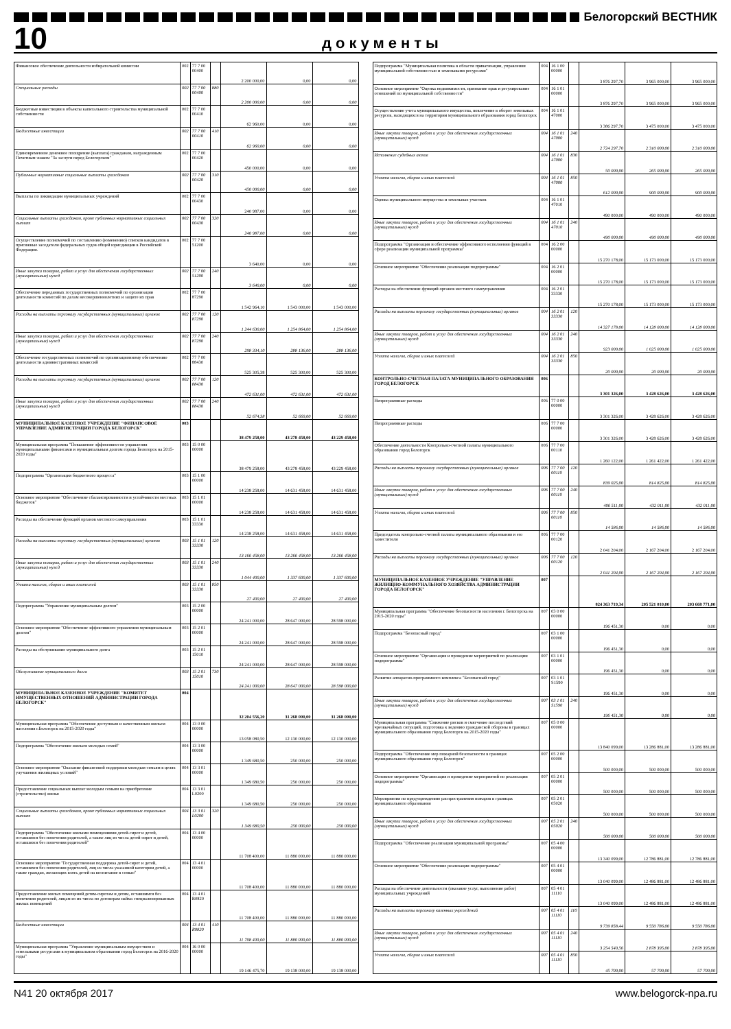Белогорский ВЕСТНИК
10
документы
| Финансовое обеспечение деятельности избирательной комиссии | 002 | 77 7 00 00400 | | 2 200 000,00 | 0,00 | 0,00 |
| Специальные расходы | 002 | 77 7 00 00400 | 880 | 2 200 000,00 | 0,00 | 0,00 |
| Бюджетные инвестиции в объекты капитального строительства муниципальной собственности | 002 | 77 7 00 00410 | | 62 960,00 | 0,00 | 0,00 |
| Бюджетные инвестиции | 002 | 77 7 00 00410 | 410 | 62 960,00 | 0,00 | 0,00 |
| Единовременное денежное поощрение (выплата) гражданам, награжденным Почетным знаком "За заслуги перед Белогорском" | 002 | 77 7 00 00420 | | 450 000,00 | 0,00 | 0,00 |
| Публичные нормативные социальные выплаты гражданам | 002 | 77 7 00 00420 | 310 | 450 000,00 | 0,00 | 0,00 |
| Выплаты по ликвидации муниципальных учреждений | 002 | 77 7 00 00430 | | 240 987,00 | 0,00 | 0,00 |
| Социальные выплаты гражданам, кроме публичных нормативных социальных выплат | 002 | 77 7 00 00430 | 320 | 240 987,00 | 0,00 | 0,00 |
| Осуществление полномочий по составлению (изменению) списков кандидатов в присяжные заседатели федеральных судов общей юрисдикции в Российской Федерации. | 002 | 77 7 00 51200 | | 3 640,00 | 0,00 | 0,00 |
| Иные закупки товаров, работ и услуг для обеспечения государственных (муниципальных) нужд | 002 | 77 7 00 51200 | 240 | 3 640,00 | 0,00 | 0,00 |
| Обеспечение переданных государственных полномочий по организации деятельности комиссий по делам несовершеннолетних и защите их прав | 002 | 77 7 00 87290 | | 1 542 964,10 | 1 543 000,00 | 1 543 000,00 |
| Расходы на выплаты персоналу государственных (муниципальных) органов | 002 | 77 7 00 87290 | 120 | 1 244 630,00 | 1 254 864,00 | 1 254 864,00 |
| Иные закупки товаров, работ и услуг для обеспечения государственных (муниципальных) нужд | 002 | 77 7 00 87290 | 240 | 298 334,10 | 288 136,00 | 288 136,00 |
| Обеспечение государственных полномочий по организационному обеспечению деятельности административных комиссий | 002 | 77 7 00 88430 | | 525 305,38 | 525 300,00 | 525 300,00 |
| Расходы на выплаты персоналу государственных (муниципальных) органов | 002 | 77 7 00 88430 | 120 | 472 631,00 | 472 631,00 | 472 631,00 |
| Иные закупки товаров, работ и услуг для обеспечения государственных (муниципальных) нужд | 002 | 77 7 00 88430 | 240 | 52 674,38 | 52 669,00 | 52 669,00 |
| МУНИЦИПАЛЬНОЕ КАЗЕННОЕ УЧРЕЖДЕНИЕ "ФИНАНСОВОЕ УПРАВЛЕНИЕ АДМИНИСТРАЦИИ ГОРОДА БЕЛОГОРСК" | 003 | | | 38 479 258,00 | 43 278 458,00 | 43 229 458,00 |
| Муниципальная программа "Повышение эффективности управления муниципальными финансами и муниципальным долгом города Белогорск на 2015-2020 годы" | 003 | 15 0 00 00000 | | 38 479 258,00 | 43 278 458,00 | 43 229 458,00 |
| Подпрограмма "Организация бюджетного процесса" | 003 | 15 1 00 00000 | | 14 238 258,00 | 14 631 458,00 | 14 631 458,00 |
| Основное мероприятие "Обеспечение сбалансированности и устойчивости местных бюджетов" | 003 | 15 1 01 00000 | | 14 238 258,00 | 14 631 458,00 | 14 631 458,00 |
| Расходы на обеспечение функций органов местного самоуправления | 003 | 15 1 01 33330 | | 14 238 258,00 | 14 631 458,00 | 14 631 458,00 |
| Расходы на выплаты персоналу государственных (муниципальных) органов | 003 | 15 1 01 33330 | 120 | 13 166 458,00 | 13 266 458,00 | 13 266 458,00 |
| Иные закупки товаров, работ и услуг для обеспечения государственных (муниципальных) нужд | 003 | 15 1 01 33330 | 240 | 1 044 400,00 | 1 337 600,00 | 1 337 600,00 |
| Уплата налогов, сборов и иных платежей | 003 | 15 1 01 33330 | 850 | 27 400,00 | 27 400,00 | 27 400,00 |
| Подпрограмма "Управление муниципальным долгом" | 003 | 15 2 00 00000 | | 24 241 000,00 | 28 647 000,00 | 28 598 000,00 |
| Основное мероприятие "Обеспечение эффективного управления муниципальным долгом" | 003 | 15 2 01 00000 | | 24 241 000,00 | 28 647 000,00 | 28 598 000,00 |
| Расходы на обслуживание муниципального долга | 003 | 15 2 01 15010 | | 24 241 000,00 | 28 647 000,00 | 28 598 000,00 |
| Обслуживание муниципального долга | 003 | 15 2 01 15010 | 730 | 24 241 000,00 | 28 647 000,00 | 28 598 000,00 |
| МУНИЦИПАЛЬНОЕ КАЗЕННОЕ УЧРЕЖДЕНИЕ "КОМИТЕТ ИМУЩЕСТВЕННЫХ ОТНОШЕНИЙ АДМИНИСТРАЦИИ ГОРОДА БЕЛОГОРСК" | 004 | | | 32 204 556,20 | 31 268 000,00 | 31 268 000,00 |
| Муниципальная программа "Обеспечение доступным и качественным жильем населения г.Белогорск на 2015-2020 годы" | 004 | 13 0 00 00000 | | 13 058 080,50 | 12 130 000,00 | 12 130 000,00 |
| Подпрограмма "Обеспечение жильем молодых семей" | 004 | 13 3 00 00000 | | 1 349 680,50 | 250 000,00 | 250 000,00 |
| Основное мероприятие "Оказание финансовой поддержки молодым семьям в целях улучшения жилищных условий" | 004 | 13 3 01 00000 | | 1 349 680,50 | 250 000,00 | 250 000,00 |
| Предоставление социальных выплат молодым семьям на приобретение (строительство) жилья | 004 | 13 3 01 L0200 | | 1 349 680,50 | 250 000,00 | 250 000,00 |
| Социальные выплаты гражданам, кроме публичных нормативных социальных выплат | 004 | 13 3 01 L0200 | 320 | 1 349 680,50 | 250 000,00 | 250 000,00 |
| Подпрограмма "Обеспечение жилыми помещениями детей-сирот и детей, оставшихся без попечения родителей, а также лиц из числа детей сирот и детей, оставшихся без попечения родителей" | 004 | 13 4 00 00000 | | 11 708 400,00 | 11 880 000,00 | 11 880 000,00 |
| Основное мероприятие "Государственная поддержка детей-сирот и детей, оставшихся без попечения родителей, лиц из числа указанной категории детей, а также граждан, желающих взять детей на воспитание в семью" | 004 | 13 4 01 00000 | | 11 708 400,00 | 11 880 000,00 | 11 880 000,00 |
| Предоставление жилых помещений детям-сиротам и детям, оставшимся без попечения родителей, лицам из их числа по договорам найма специализированных жилых помещений | 004 | 13 4 01 R0820 | | 11 708 400,00 | 11 880 000,00 | 11 880 000,00 |
| Бюджетные инвестиции | 004 | 13 4 01 R0820 | 410 | 11 708 400,00 | 11 880 000,00 | 11 880 000,00 |
| Муниципальная программа "Управление муниципальным имуществом и земельными ресурсами в муниципальном образовании город Белогорск на 2016-2020 годы" | 004 | 16 0 00 00000 | | 19 146 475,70 | 19 138 000,00 | 19 138 000,00 |
| Подпрограмма "Муниципальная политика в области приватизации, управления муниципальной собственностью и земельными ресурсами" | 004 | 16 1 00 00000 | | 3 876 297,70 | 3 965 000,00 | 3 965 000,00 |
| Основное мероприятие "Оценка недвижимости, признание прав и регулирование отношений по муниципальной собственности" | 004 | 16 1 01 00000 | | 3 876 297,70 | 3 965 000,00 | 3 965 000,00 |
| Осуществление учета муниципального имущества, вовлечение в оборот земельных ресурсов, находящихся на территории муниципального образования город Белогорск | 004 | 16 1 01 47000 | | 3 386 297,70 | 3 475 000,00 | 3 475 000,00 |
| Иные закупки товаров, работ и услуг для обеспечения государственных (муниципальных) нужд | 004 | 16 1 01 47000 | 240 | 2 724 297,70 | 2 310 000,00 | 2 310 000,00 |
| Исполнение судебных актов | 004 | 16 1 01 47000 | 830 | 50 000,00 | 265 000,00 | 265 000,00 |
| Уплата налогов, сборов и иных платежей | 004 | 16 1 01 47000 | 850 | 612 000,00 | 900 000,00 | 900 000,00 |
| Оценка муниципального имущества и земельных участков | 004 | 16 1 01 47010 | | 490 000,00 | 490 000,00 | 490 000,00 |
| Иные закупки товаров, работ и услуг для обеспечения государственных (муниципальных) нужд | 004 | 16 1 01 47010 | 240 | 490 000,00 | 490 000,00 | 490 000,00 |
| Подпрограмма "Организация и обеспечение эффективного исполнения функций в сфере реализации муниципальной программы" | 004 | 16 2 00 00000 | | 15 270 178,00 | 15 173 000,00 | 15 173 000,00 |
| Основное мероприятие "Обеспечение реализации подпрограммы" | 004 | 16 2 01 00000 | | 15 270 178,00 | 15 173 000,00 | 15 173 000,00 |
| Расходы на обеспечение функций органов местного самоуправления | 004 | 16 2 01 33330 | | 15 270 178,00 | 15 173 000,00 | 15 173 000,00 |
| Расходы на выплаты персоналу государственных (муниципальных) органов | 004 | 16 2 01 33330 | 120 | 14 327 178,00 | 14 128 000,00 | 14 128 000,00 |
| Иные закупки товаров, работ и услуг для обеспечения государственных (муниципальных) нужд | 004 | 16 2 01 33330 | 240 | 923 000,00 | 1 025 000,00 | 1 025 000,00 |
| Уплата налогов, сборов и иных платежей | 004 | 16 2 01 33330 | 850 | 20 000,00 | 20 000,00 | 20 000,00 |
| КОНТРОЛЬНО-СЧЕТНАЯ ПАЛАТА МУНИЦИПАЛЬНОГО ОБРАЗОВАНИЯ ГОРОД БЕЛОГОРСК | 006 | | | 3 301 326,00 | 3 428 626,00 | 3 428 626,00 |
| Непрограммные расходы | 006 | 77 0 00 00000 | | 3 301 326,00 | 3 428 626,00 | 3 428 626,00 |
| Непрограммные расходы | 006 | 77 7 00 00000 | | 3 301 326,00 | 3 428 626,00 | 3 428 626,00 |
| Обеспечение деятельности Контрольно-счетной палаты муниципального образования город Белогорск | 006 | 77 7 00 00110 | | 1 260 122,00 | 1 261 422,00 | 1 261 422,00 |
| Расходы на выплаты персоналу государственных (муниципальных) органов | 006 | 77 7 00 00110 | 120 | 839 025,00 | 814 825,00 | 814 825,00 |
| Иные закупки товаров, работ и услуг для обеспечения государственных (муниципальных) нужд | 006 | 77 7 00 00110 | 240 | 406 511,00 | 432 011,00 | 432 011,00 |
| Уплата налогов, сборов и иных платежей | 006 | 77 7 00 00110 | 850 | 14 586,00 | 14 586,00 | 14 586,00 |
| Председатель контрольно-счетной палаты муниципального образования и его заместители | 006 | 77 7 00 00120 | | 2 041 204,00 | 2 167 204,00 | 2 167 204,00 |
| Расходы на выплаты персоналу государственных (муниципальных) органов | 006 | 77 7 00 00120 | 120 | 2 041 204,00 | 2 167 204,00 | 2 167 204,00 |
| МУНИЦИПАЛЬНОЕ КАЗЕННОЕ УЧРЕЖДЕНИЕ "УПРАВЛЕНИЕ ЖИЛИЩНО-КОММУНАЛЬНОГО ХОЗЯЙСТВА АДМИНИСТРАЦИИ ГОРОДА БЕЛОГОРСК" | 007 | | | 824 363 719,34 | 205 521 010,00 | 203 668 771,00 |
| Муниципальная программа "Обеспечение безопасности населения г. Белогорска на 2015-2020 годы" | 007 | 03 0 00 00000 | | 196 451,30 | 0,00 | 0,00 |
| Подпрограмма "Безопасный город" | 007 | 03 1 00 00000 | | 196 451,30 | 0,00 | 0,00 |
| Основное мероприятие "Организация и проведение мероприятий по реализации подпрограммы" | 007 | 03 1 01 00000 | | 196 451,30 | 0,00 | 0,00 |
| Развитие аппаратно-программного комплекса "Безопасный город" | 007 | 03 1 01 S1590 | | 196 451,30 | 0,00 | 0,00 |
| Иные закупки товаров, работ и услуг для обеспечения государственных (муниципальных) нужд | 007 | 03 1 01 S1590 | 240 | 196 451,30 | 0,00 | 0,00 |
| Муниципальная программа "Снижение рисков и смягчение последствий чрезвычайных ситуаций, подготовка к ведению гражданской обороны в границах муниципального образования город Белогорск на 2015-2020 годы" | 007 | 05 0 00 00000 | | 13 840 099,00 | 13 286 881,00 | 13 286 881,00 |
| Подпрограмма "Обеспечение мер пожарной безопасности в границах муниципального образования город Белогорск" | 007 | 05 2 00 00000 | | 500 000,00 | 500 000,00 | 500 000,00 |
| Основное мероприятие "Организация и проведение мероприятий по реализации подпрограммы" | 007 | 05 2 01 00000 | | 500 000,00 | 500 000,00 | 500 000,00 |
| Мероприятия по предупреждению распространения пожаров в границах муниципального образования | 007 | 05 2 01 05020 | | 500 000,00 | 500 000,00 | 500 000,00 |
| Иные закупки товаров, работ и услуг для обеспечения государственных (муниципальных) нужд | 007 | 05 2 01 05020 | 240 | 500 000,00 | 500 000,00 | 500 000,00 |
| Подпрограмма "Обеспечение реализации муниципальной программы" | 007 | 05 4 00 00000 | | 13 340 099,00 | 12 786 881,00 | 12 786 881,00 |
| Основное мероприятие "Обеспечение реализации подпрограммы" | 007 | 05 4 01 00000 | | 13 040 099,00 | 12 486 881,00 | 12 486 881,00 |
| Расходы на обеспечение деятельности (оказание услуг, выполнение работ) муниципальных учреждений | 007 | 05 4 01 11110 | | 13 040 099,00 | 12 486 881,00 | 12 486 881,00 |
| Расходы на выплаты персоналу казенных учреждений | 007 | 05 4 01 11110 | 110 | 9 739 858,44 | 9 550 786,00 | 9 550 786,00 |
| Иные закупки товаров, работ и услуг для обеспечения государственных (муниципальных) нужд | 007 | 05 4 01 11110 | 240 | 3 254 540,56 | 2 878 395,00 | 2 878 395,00 |
| Уплата налогов, сборов и иных платежей | 007 | 05 4 01 11110 | 850 | 45 700,00 | 57 700,00 | 57 700,00 |
N41 20 октября 2017 www.belogorck-npa.ru